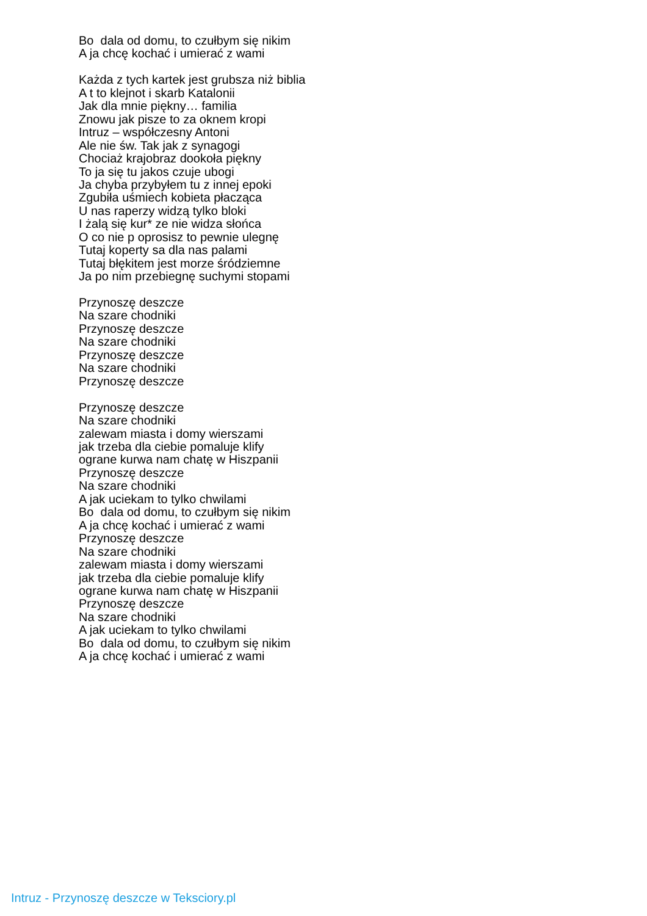Bo dala od domu, to czułbym się nikim
A ja chcę kochać i umierać z wami
Każda z tych kartek jest grubsza niż biblia
A t to klejnot i skarb Katalonii
Jak dla mnie piękny… familia
Znowu jak pisze to za oknem kropi
Intruz – współczesny Antoni
Ale nie św. Tak jak z synagogi
Chociaż krajobraz dookoła piękny
To ja się tu jakos czuje ubogi
Ja chyba przybyłem tu z innej epoki
Zgubiła uśmiech kobieta płacząca
U nas raperzy widzą tylko bloki
I żalą się kur* ze nie widza słońca
O co nie p oprosisz to pewnie ulegnę
Tutaj koperty sa dla nas palami
Tutaj błękitem jest morze śródziemne
Ja po nim przebiegnę suchymi stopami
Przynoszę deszcze
Na szare chodniki
Przynoszę deszcze
Na szare chodniki
Przynoszę deszcze
Na szare chodniki
Przynoszę deszcze
Przynoszę deszcze
Na szare chodniki
zalewam miasta i domy wierszami
jak trzeba dla ciebie pomaluje klify
ograne kurwa nam chatę w Hiszpanii
Przynoszę deszcze
Na szare chodniki
A jak uciekam to tylko chwilami
Bo dala od domu, to czułbym się nikim
A ja chcę kochać i umierać z wami
Przynoszę deszcze
Na szare chodniki
zalewam miasta i domy wierszami
jak trzeba dla ciebie pomaluje klify
ograne kurwa nam chatę w Hiszpanii
Przynoszę deszcze
Na szare chodniki
A jak uciekam to tylko chwilami
Bo dala od domu, to czułbym się nikim
A ja chcę kochać i umierać z wami
Intruz - Przynoszę deszcze w Teksciory.pl